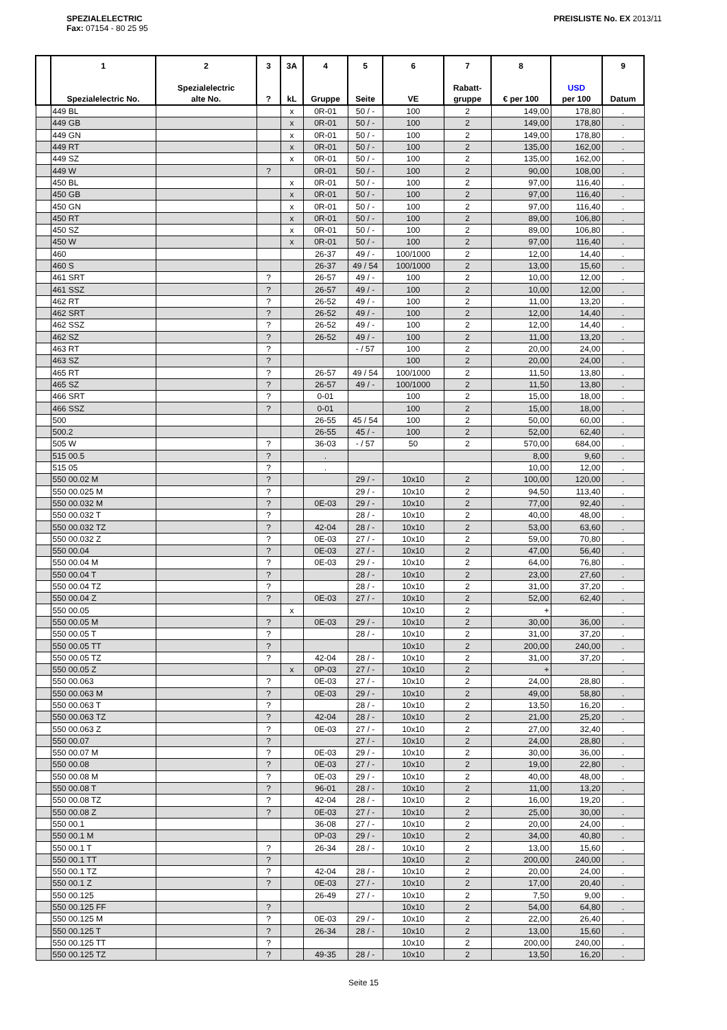SPEZIALELECTRIC
Fax: 07154 - 80 25 95
PREISLISTE No. EX 2013/11
| | 1 Spezialelectric No. | 2 Spezialelectric alte No. | 3 ? | 3A kL | 4 Gruppe | 5 Seite | 6 VE | 7 Rabatt- gruppe | 8 € per 100 | USD per 100 | 9 Datum |
| --- | --- | --- | --- | --- | --- | --- | --- | --- | --- | --- | --- |
| | 449 BL | | | x | 0R-01 | 50 / - | 100 | 2 | 149,00 | 178,80 | . |
| | 449 GB | | | x | 0R-01 | 50 / - | 100 | 2 | 149,00 | 178,80 | . |
| | 449 GN | | | x | 0R-01 | 50 / - | 100 | 2 | 149,00 | 178,80 | . |
| | 449 RT | | | x | 0R-01 | 50 / - | 100 | 2 | 135,00 | 162,00 | . |
| | 449 SZ | | | x | 0R-01 | 50 / - | 100 | 2 | 135,00 | 162,00 | . |
| | 449 W | | ? | | 0R-01 | 50 / - | 100 | 2 | 90,00 | 108,00 | . |
| | 450 BL | | | x | 0R-01 | 50 / - | 100 | 2 | 97,00 | 116,40 | . |
| | 450 GB | | | x | 0R-01 | 50 / - | 100 | 2 | 97,00 | 116,40 | . |
| | 450 GN | | | x | 0R-01 | 50 / - | 100 | 2 | 97,00 | 116,40 | . |
| | 450 RT | | | x | 0R-01 | 50 / - | 100 | 2 | 89,00 | 106,80 | . |
| | 450 SZ | | | x | 0R-01 | 50 / - | 100 | 2 | 89,00 | 106,80 | . |
| | 450 W | | | x | 0R-01 | 50 / - | 100 | 2 | 97,00 | 116,40 | . |
| | 460 | | | | 26-37 | 49 / - | 100/1000 | 2 | 12,00 | 14,40 | . |
| | 460 S | | | | 26-37 | 49 / 54 | 100/1000 | 2 | 13,00 | 15,60 | . |
| | 461 SRT | | ? | | 26-57 | 49 / - | 100 | 2 | 10,00 | 12,00 | . |
| | 461 SSZ | | ? | | 26-57 | 49 / - | 100 | 2 | 10,00 | 12,00 | . |
| | 462 RT | | ? | | 26-52 | 49 / - | 100 | 2 | 11,00 | 13,20 | . |
| | 462 SRT | | ? | | 26-52 | 49 / - | 100 | 2 | 12,00 | 14,40 | . |
| | 462 SSZ | | ? | | 26-52 | 49 / - | 100 | 2 | 12,00 | 14,40 | . |
| | 462 SZ | | ? | | 26-52 | 49 / - | 100 | 2 | 11,00 | 13,20 | . |
| | 463 RT | | ? | | | - / 57 | 100 | 2 | 20,00 | 24,00 | . |
| | 463 SZ | | ? | | | | 100 | 2 | 20,00 | 24,00 | . |
| | 465 RT | | ? | | 26-57 | 49 / 54 | 100/1000 | 2 | 11,50 | 13,80 | . |
| | 465 SZ | | ? | | 26-57 | 49 / - | 100/1000 | 2 | 11,50 | 13,80 | . |
| | 466 SRT | | ? | | 0-01 | | 100 | 2 | 15,00 | 18,00 | . |
| | 466 SSZ | | ? | | 0-01 | | 100 | 2 | 15,00 | 18,00 | . |
| | 500 | | | | 26-55 | 45 / 54 | 100 | 2 | 50,00 | 60,00 | . |
| | 500.2 | | | | 26-55 | 45 / - | 100 | 2 | 52,00 | 62,40 | . |
| | 505 W | | ? | | 36-03 | - / 57 | 50 | 2 | 570,00 | 684,00 | . |
| | 515 00.5 | | ? | | . | | | | 8,00 | 9,60 | . |
| | 515 05 | | ? | | . | | | | 10,00 | 12,00 | . |
| | 550 00.02 M | | ? | | | 29 / - | 10x10 | 2 | 100,00 | 120,00 | . |
| | 550 00.025 M | | ? | | | 29 / - | 10x10 | 2 | 94,50 | 113,40 | . |
| | 550 00.032 M | | ? | | 0E-03 | 29 / - | 10x10 | 2 | 77,00 | 92,40 | . |
| | 550 00.032 T | | ? | | | 28 / - | 10x10 | 2 | 40,00 | 48,00 | . |
| | 550 00.032 TZ | | ? | | 42-04 | 28 / - | 10x10 | 2 | 53,00 | 63,60 | . |
| | 550 00.032 Z | | ? | | 0E-03 | 27 / - | 10x10 | 2 | 59,00 | 70,80 | . |
| | 550 00.04 | | ? | | 0E-03 | 27 / - | 10x10 | 2 | 47,00 | 56,40 | . |
| | 550 00.04 M | | ? | | 0E-03 | 29 / - | 10x10 | 2 | 64,00 | 76,80 | . |
| | 550 00.04 T | | ? | | | 28 / - | 10x10 | 2 | 23,00 | 27,60 | . |
| | 550 00.04 TZ | | ? | | | 28 / - | 10x10 | 2 | 31,00 | 37,20 | . |
| | 550 00.04 Z | | ? | | 0E-03 | 27 / - | 10x10 | 2 | 52,00 | 62,40 | . |
| | 550 00.05 | | | x | | | 10x10 | 2 | + | | . |
| | 550 00.05 M | | ? | | 0E-03 | 29 / - | 10x10 | 2 | 30,00 | 36,00 | . |
| | 550 00.05 T | | ? | | | 28 / - | 10x10 | 2 | 31,00 | 37,20 | . |
| | 550 00.05 TT | | ? | | | | 10x10 | 2 | 200,00 | 240,00 | . |
| | 550 00.05 TZ | | ? | | 42-04 | 28 / - | 10x10 | 2 | 31,00 | 37,20 | . |
| | 550 00.05 Z | | | x | 0P-03 | 27 / - | 10x10 | 2 | + | | . |
| | 550 00.063 | | ? | | 0E-03 | 27 / - | 10x10 | 2 | 24,00 | 28,80 | . |
| | 550 00.063 M | | ? | | 0E-03 | 29 / - | 10x10 | 2 | 49,00 | 58,80 | . |
| | 550 00.063 T | | ? | | | 28 / - | 10x10 | 2 | 13,50 | 16,20 | . |
| | 550 00.063 TZ | | ? | | 42-04 | 28 / - | 10x10 | 2 | 21,00 | 25,20 | . |
| | 550 00.063 Z | | ? | | 0E-03 | 27 / - | 10x10 | 2 | 27,00 | 32,40 | . |
| | 550 00.07 | | ? | | | 27 / - | 10x10 | 2 | 24,00 | 28,80 | . |
| | 550 00.07 M | | ? | | 0E-03 | 29 / - | 10x10 | 2 | 30,00 | 36,00 | . |
| | 550 00.08 | | ? | | 0E-03 | 27 / - | 10x10 | 2 | 19,00 | 22,80 | . |
| | 550 00.08 M | | ? | | 0E-03 | 29 / - | 10x10 | 2 | 40,00 | 48,00 | . |
| | 550 00.08 T | | ? | | 96-01 | 28 / - | 10x10 | 2 | 11,00 | 13,20 | . |
| | 550 00.08 TZ | | ? | | 42-04 | 28 / - | 10x10 | 2 | 16,00 | 19,20 | . |
| | 550 00.08 Z | | ? | | 0E-03 | 27 / - | 10x10 | 2 | 25,00 | 30,00 | . |
| | 550 00.1 | | | | 36-08 | 27 / - | 10x10 | 2 | 20,00 | 24,00 | . |
| | 550 00.1 M | | | | 0P-03 | 29 / - | 10x10 | 2 | 34,00 | 40,80 | . |
| | 550 00.1 T | | ? | | 26-34 | 28 / - | 10x10 | 2 | 13,00 | 15,60 | . |
| | 550 00.1 TT | | ? | | | | 10x10 | 2 | 200,00 | 240,00 | . |
| | 550 00.1 TZ | | ? | | 42-04 | 28 / - | 10x10 | 2 | 20,00 | 24,00 | . |
| | 550 00.1 Z | | ? | | 0E-03 | 27 / - | 10x10 | 2 | 17,00 | 20,40 | . |
| | 550 00.125 | | | | 26-49 | 27 / - | 10x10 | 2 | 7,50 | 9,00 | . |
| | 550 00.125 FF | | ? | | | | 10x10 | 2 | 54,00 | 64,80 | . |
| | 550 00.125 M | | ? | | 0E-03 | 29 / - | 10x10 | 2 | 22,00 | 26,40 | . |
| | 550 00.125 T | | ? | | 26-34 | 28 / - | 10x10 | 2 | 13,00 | 15,60 | . |
| | 550 00.125 TT | | ? | | | | 10x10 | 2 | 200,00 | 240,00 | . |
| | 550 00.125 TZ | | ? | | 49-35 | 28 / - | 10x10 | 2 | 13,50 | 16,20 | . |
Seite 15